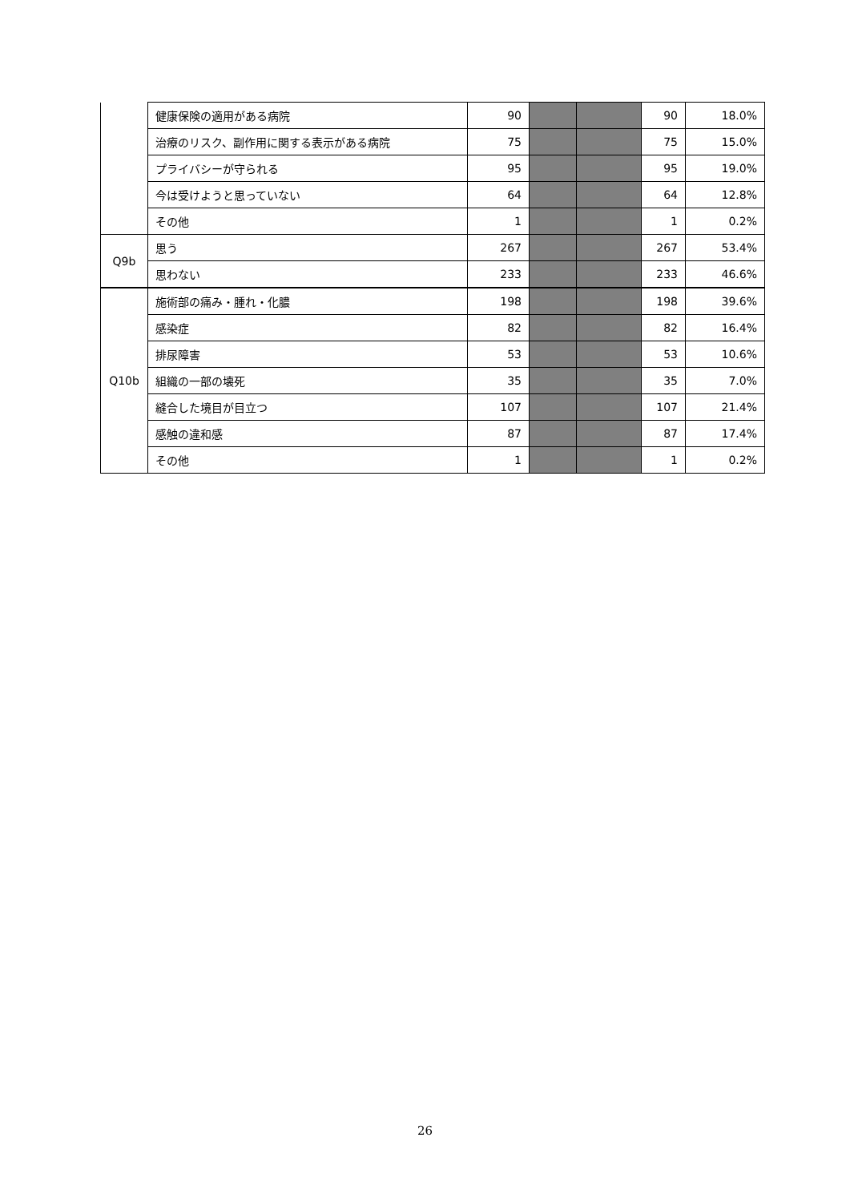| | 健康保険の適用がある病院 | 90 | | | 90 | 18.0% |
| | 治療のリスク、副作用に関する表示がある病院 | 75 | | | 75 | 15.0% |
| | プライバシーが守られる | 95 | | | 95 | 19.0% |
| | 今は受けようと思っていない | 64 | | | 64 | 12.8% |
| | その他 | 1 | | | 1 | 0.2% |
| Q9b | 思う | 267 | | | 267 | 53.4% |
| | 思わない | 233 | | | 233 | 46.6% |
| Q10b | 施術部の痛み・腫れ・化膿 | 198 | | | 198 | 39.6% |
| | 感染症 | 82 | | | 82 | 16.4% |
| | 排尿障害 | 53 | | | 53 | 10.6% |
| | 組織の一部の壊死 | 35 | | | 35 | 7.0% |
| | 縫合した境目が目立つ | 107 | | | 107 | 21.4% |
| | 感触の違和感 | 87 | | | 87 | 17.4% |
| | その他 | 1 | | | 1 | 0.2% |
26